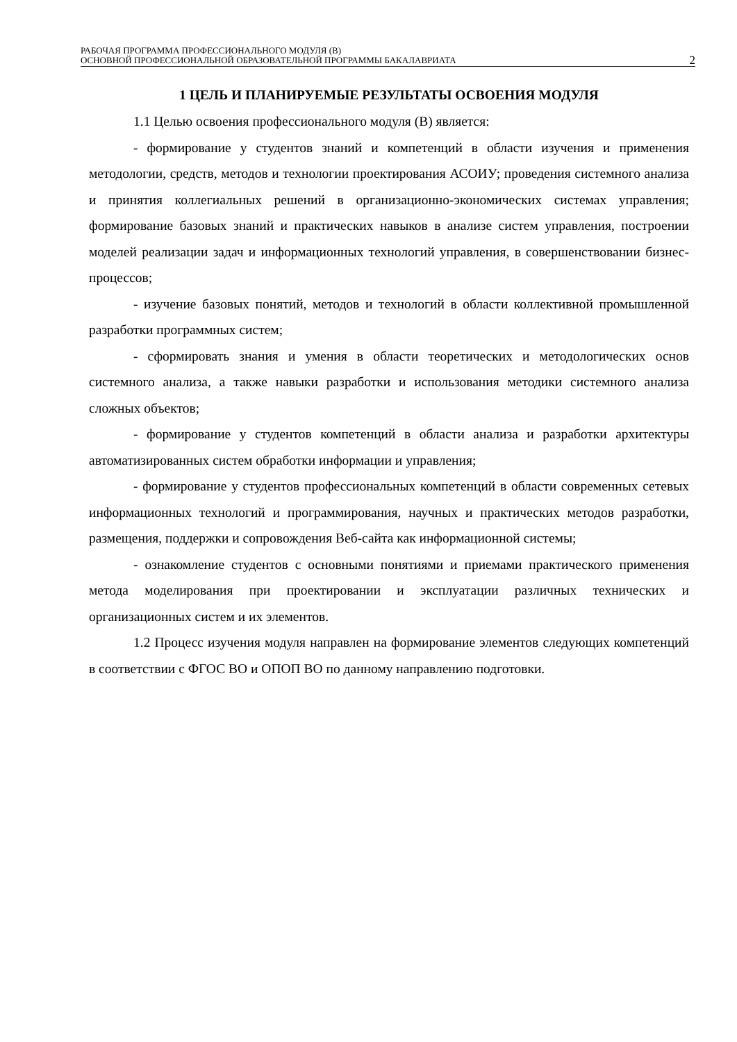РАБОЧАЯ ПРОГРАММА ПРОФЕССИОНАЛЬНОГО МОДУЛЯ (В)
ОСНОВНОЙ ПРОФЕССИОНАЛЬНОЙ ОБРАЗОВАТЕЛЬНОЙ ПРОГРАММЫ БАКАЛАВРИАТА
2
1 ЦЕЛЬ И ПЛАНИРУЕМЫЕ РЕЗУЛЬТАТЫ ОСВОЕНИЯ МОДУЛЯ
1.1 Целью освоения профессионального модуля (В) является:
- формирование у студентов знаний и компетенций в области изучения и применения методологии, средств, методов и технологии проектирования АСОИУ; проведения системного анализа и принятия коллегиальных решений в организационно-экономических системах управления; формирование базовых знаний и практических навыков в анализе систем управления, построении моделей реализации задач и информационных технологий управления, в совершенствовании бизнес-процессов;
- изучение базовых понятий, методов и технологий в области коллективной промышленной разработки программных систем;
- сформировать знания и умения в области теоретических и методологических основ системного анализа, а также навыки разработки и использования методики системного анализа сложных объектов;
- формирование у студентов компетенций в области анализа и разработки архитектуры автоматизированных систем обработки информации и управления;
- формирование у студентов профессиональных компетенций в области современных сетевых информационных технологий и программирования, научных и практических методов разработки, размещения, поддержки и сопровождения Веб-сайта как информационной системы;
- ознакомление студентов с основными понятиями и приемами практического применения метода моделирования при проектировании и эксплуатации различных технических и организационных систем и их элементов.
1.2 Процесс изучения модуля направлен на формирование элементов следующих компетенций в соответствии с ФГОС ВО и ОПОП ВО по данному направлению подготовки.